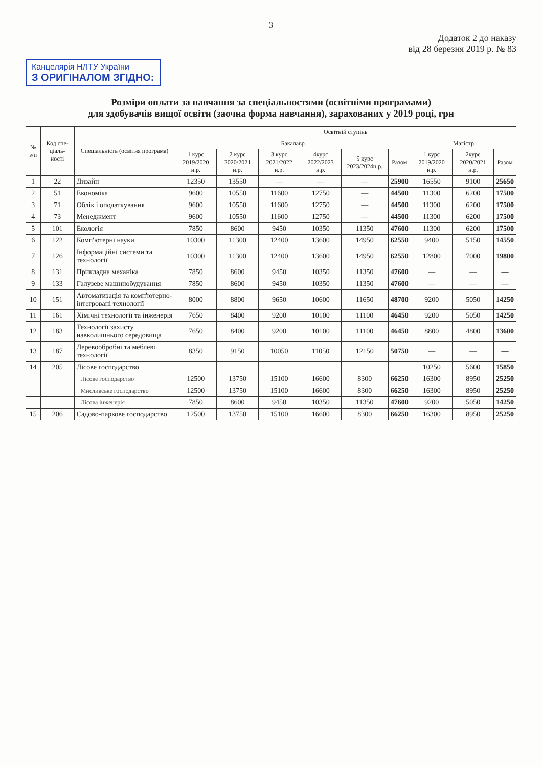3
Додаток 2 до наказу
від 28 березня 2019 р. № 83
Канцелярія НЛТУ України З ОРИГІНАЛОМ ЗГІДНО:
Розміри оплати за навчання за спеціальностями (освітніми програмами)
для здобувачів вищої освіти (заочна форма навчання), зарахованих у 2019 році, грн
| № з/п | Код спе-ціаль-ності | Спеціальність (освітня програма) | Освітній ступінь | | | | | | | | |
| --- | --- | --- | --- | --- | --- | --- | --- | --- | --- | --- | --- |
| | | | Бакалавр | | | | | | Магістр | | |
| | | | 1 курс 2019/2020 н.р. | 2 курс 2020/2021 н.р. | 3 курс 2021/2022 н.р. | 4курс 2022/2023 н.р. | 5 курс 2023/2024н.р. | Разом | 1 курс 2019/2020 н.р. | 2курс 2020/2021 н.р. | Разом |
| 1 | 22 | Дизайн | 12350 | 13550 | — | — | — | 25900 | 16550 | 9100 | 25650 |
| 2 | 51 | Економіка | 9600 | 10550 | 11600 | 12750 | — | 44500 | 11300 | 6200 | 17500 |
| 3 | 71 | Облік і оподаткування | 9600 | 10550 | 11600 | 12750 | — | 44500 | 11300 | 6200 | 17500 |
| 4 | 73 | Менеджмент | 9600 | 10550 | 11600 | 12750 | — | 44500 | 11300 | 6200 | 17500 |
| 5 | 101 | Екологія | 7850 | 8600 | 9450 | 10350 | 11350 | 47600 | 11300 | 6200 | 17500 |
| 6 | 122 | Комп'ютерні науки | 10300 | 11300 | 12400 | 13600 | 14950 | 62550 | 9400 | 5150 | 14550 |
| 7 | 126 | Інформаційні системи та технології | 10300 | 11300 | 12400 | 13600 | 14950 | 62550 | 12800 | 7000 | 19800 |
| 8 | 131 | Прикладна механіка | 7850 | 8600 | 9450 | 10350 | 11350 | 47600 | — | — | — |
| 9 | 133 | Галузеве машинобудування | 7850 | 8600 | 9450 | 10350 | 11350 | 47600 | — | — | — |
| 10 | 151 | Автоматизація та комп'ютерно-інтегровані технології | 8000 | 8800 | 9650 | 10600 | 11650 | 48700 | 9200 | 5050 | 14250 |
| 11 | 161 | Хімічні технології та інженерія | 7650 | 8400 | 9200 | 10100 | 11100 | 46450 | 9200 | 5050 | 14250 |
| 12 | 183 | Технології захисту навколишнього середовища | 7650 | 8400 | 9200 | 10100 | 11100 | 46450 | 8800 | 4800 | 13600 |
| 13 | 187 | Деревообробні та меблеві технології | 8350 | 9150 | 10050 | 11050 | 12150 | 50750 | — | — | — |
| 14 | 205 | Лісове господарство | | | | | | | 10250 | 5600 | 15850 |
| | | Лісове господарство | 12500 | 13750 | 15100 | 16600 | 8300 | 66250 | 16300 | 8950 | 25250 |
| | | Мисливське господарство | 12500 | 13750 | 15100 | 16600 | 8300 | 66250 | 16300 | 8950 | 25250 |
| | | Лісова інженерія | 7850 | 8600 | 9450 | 10350 | 11350 | 47600 | 9200 | 5050 | 14250 |
| 15 | 206 | Садово-паркове господарство | 12500 | 13750 | 15100 | 16600 | 8300 | 66250 | 16300 | 8950 | 25250 |